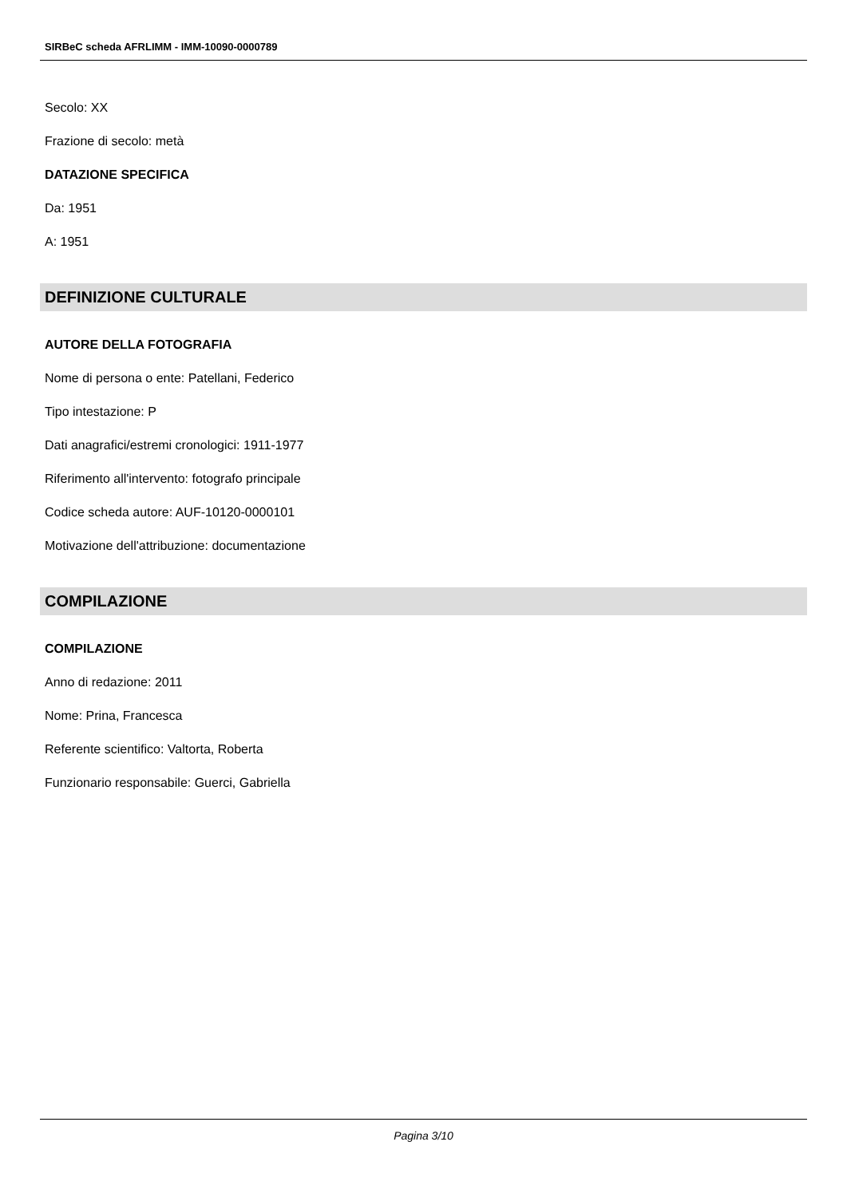SIRBeC scheda AFRLIMM - IMM-10090-0000789
Secolo: XX
Frazione di secolo: metà
DATAZIONE SPECIFICA
Da: 1951
A: 1951
DEFINIZIONE CULTURALE
AUTORE DELLA FOTOGRAFIA
Nome di persona o ente: Patellani, Federico
Tipo intestazione: P
Dati anagrafici/estremi cronologici: 1911-1977
Riferimento all'intervento: fotografo principale
Codice scheda autore: AUF-10120-0000101
Motivazione dell'attribuzione: documentazione
COMPILAZIONE
COMPILAZIONE
Anno di redazione: 2011
Nome: Prina, Francesca
Referente scientifico: Valtorta, Roberta
Funzionario responsabile: Guerci, Gabriella
Pagina 3/10